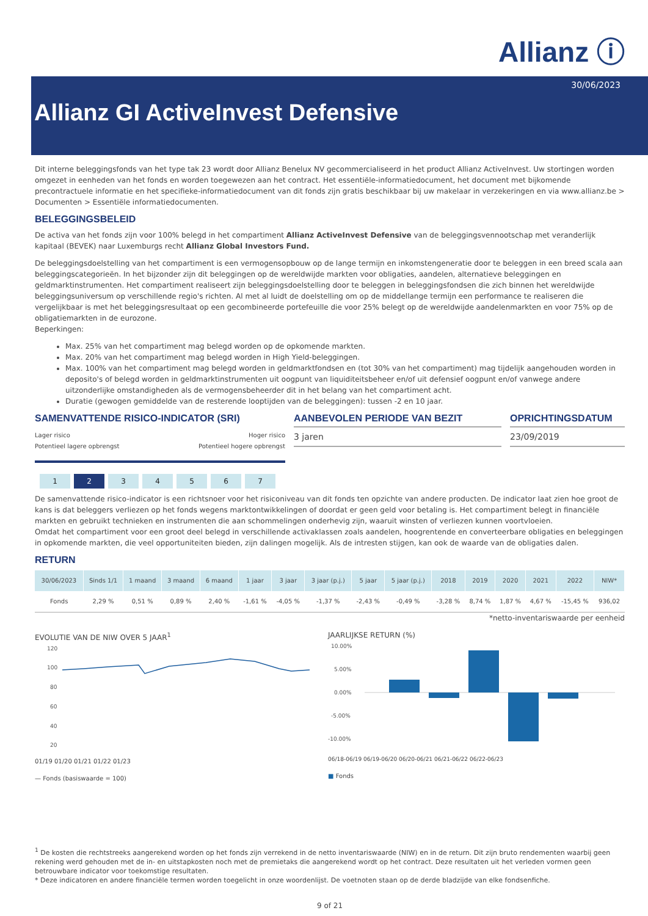Allianz ⓘ
30/06/2023
Allianz GI ActiveInvest Defensive
Dit interne beleggingsfonds van het type tak 23 wordt door Allianz Benelux NV gecommercialiseerd in het product Allianz ActiveInvest. Uw stortingen worden omgezet in eenheden van het fonds en worden toegewezen aan het contract. Het essentiële-informatiedocument, het document met bijkomende precontractuele informatie en het specifieke-informatiedocument van dit fonds zijn gratis beschikbaar bij uw makelaar in verzekeringen en via www.allianz.be > Documenten > Essentiële informatiedocumenten.
BELEGGINGSBELEID
De activa van het fonds zijn voor 100% belegd in het compartiment Allianz ActiveInvest Defensive van de beleggingsvennootschap met veranderlijk kapitaal (BEVEK) naar Luxemburgs recht Allianz Global Investors Fund.
De beleggingsdoelstelling van het compartiment is een vermogensopbouw op de lange termijn en inkomstengeneratie door te beleggen in een breed scala aan beleggingscategorieën. In het bijzonder zijn dit beleggingen op de wereldwijde markten voor obligaties, aandelen, alternatieve beleggingen en geldmarktinstrumenten. Het compartiment realiseert zijn beleggingsdoelstelling door te beleggen in beleggingsfondsen die zich binnen het wereldwijde beleggingsuniversum op verschillende regio's richten. Al met al luidt de doelstelling om op de middellange termijn een performance te realiseren die vergelijkbaar is met het beleggingsresultaat op een gecombineerde portefeuille die voor 25% belegt op de wereldwijde aandelenmarkten en voor 75% op de obligatiemarkten in de eurozone.
Beperkingen:
Max. 25% van het compartiment mag belegd worden op de opkomende markten.
Max. 20% van het compartiment mag belegd worden in High Yield-beleggingen.
Max. 100% van het compartiment mag belegd worden in geldmarktfondsen en (tot 30% van het compartiment) mag tijdelijk aangehouden worden in deposito's of belegd worden in geldmarktinstrumenten uit oogpunt van liquiditeitsbeheer en/of uit defensief oogpunt en/of vanwege andere uitzonderlijke omstandigheden als de vermogensbeheerder dit in het belang van het compartiment acht.
Duratie (gewogen gemiddelde van de resterende looptijden van de beleggingen): tussen -2 en 10 jaar.
SAMENVATTENDE RISICO-INDICATOR (SRI)
Lager risico
Potentieel lagere opbrengst Hoger risico
Potentieel hogere opbrengst
1234567
AANBEVOLEN PERIODE VAN BEZIT
3 jaren
OPRICHTINGSDATUM
23/09/2019
De samenvattende risico-indicator is een richtsnoer voor het risiconiveau van dit fonds ten opzichte van andere producten. De indicator laat zien hoe groot de kans is dat beleggers verliezen op het fonds wegens marktontwikkelingen of doordat er geen geld voor betaling is. Het compartiment belegt in financiële markten en gebruikt technieken en instrumenten die aan schommelingen onderhevig zijn, waaruit winsten of verliezen kunnen voortvloeien.
Omdat het compartiment voor een groot deel belegd in verschillende activaklassen zoals aandelen, hoogrentende en converteerbare obligaties en beleggingen in opkomende markten, die veel opportuniteiten bieden, zijn dalingen mogelijk. Als de intresten stijgen, kan ook de waarde van de obligaties dalen.
RETURN
| 30/06/2023 | Sinds 1/1 | 1 maand | 3 maand | 6 maand | 1 jaar | 3 jaar | 3 jaar (p.j.) | 5 jaar | 5 jaar (p.j.) | 2018 | 2019 | 2020 | 2021 | 2022 | NIW* |
| --- | --- | --- | --- | --- | --- | --- | --- | --- | --- | --- | --- | --- | --- | --- | --- |
| Fonds | 2,29 % | 0,51 % | 0,89 % | 2,40 % | -1,61 % | -4,05 % | -1,37 % | -2,43 % | -0,49 % | -3,28 % | 8,74 % | 1,87 % | 4,67 % | -15,45 % | 936,02 |
*netto-inventariswaarde per eenheid
EVOLUTIE VAN DE NIW OVER 5 JAAR<sup>1</sup>
120
100
80
60
40
20
01/19 01/20 01/21 01/22 01/23
— Fonds (basiswaarde = 100)
JAARLIJKSE RETURN (%)
10.00%
5.00%
0.00%
-5.00%
-10.00%
06/18-06/19 06/19-06/20 06/20-06/21 06/21-06/22 06/22-06/23
■ Fonds
<sup>1</sup> De kosten die rechtstreeks aangerekend worden op het fonds zijn verrekend in de netto inventariswaarde (NIW) en in de return. Dit zijn bruto rendementen waarbij geen rekening werd gehouden met de in- en uitstapkosten noch met de premietaks die aangerekend wordt op het contract. Deze resultaten uit het verleden vormen geen betrouwbare indicator voor toekomstige resultaten.
* Deze indicatoren en andere financiële termen worden toegelicht in onze woordenlijst. De voetnoten staan op de derde bladzijde van elke fondsenfiche.
9 of 21